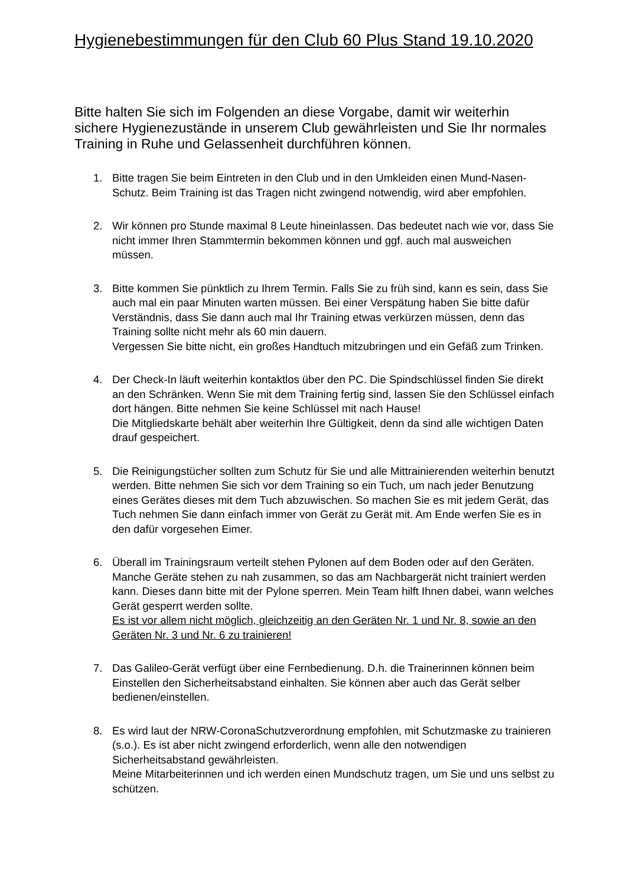Hygienebestimmungen für den Club 60 Plus Stand 19.10.2020
Bitte halten Sie sich im Folgenden an diese Vorgabe, damit wir weiterhin sichere Hygienezustände in unserem Club gewährleisten und Sie Ihr normales Training in Ruhe und Gelassenheit durchführen können.
1. Bitte tragen Sie beim Eintreten in den Club und in den Umkleiden einen Mund-Nasen-Schutz. Beim Training ist das Tragen nicht zwingend notwendig, wird aber empfohlen.
2. Wir können pro Stunde maximal 8 Leute hineinlassen. Das bedeutet nach wie vor, dass Sie nicht immer Ihren Stammtermin bekommen können und ggf. auch mal ausweichen müssen.
3. Bitte kommen Sie pünktlich zu Ihrem Termin. Falls Sie zu früh sind, kann es sein, dass Sie auch mal ein paar Minuten warten müssen. Bei einer Verspätung haben Sie bitte dafür Verständnis, dass Sie dann auch mal Ihr Training etwas verkürzen müssen, denn das Training sollte nicht mehr als 60 min dauern.
Vergessen Sie bitte nicht, ein großes Handtuch mitzubringen und ein Gefäß zum Trinken.
4. Der Check-In läuft weiterhin kontaktlos über den PC. Die Spindschlüssel finden Sie direkt an den Schränken. Wenn Sie mit dem Training fertig sind, lassen Sie den Schlüssel einfach dort hängen. Bitte nehmen Sie keine Schlüssel mit nach Hause!
Die Mitgliedskarte behält aber weiterhin Ihre Gültigkeit, denn da sind alle wichtigen Daten drauf gespeichert.
5. Die Reinigungstücher sollten zum Schutz für Sie und alle Mittrainierenden weiterhin benutzt werden. Bitte nehmen Sie sich vor dem Training so ein Tuch, um nach jeder Benutzung eines Gerätes dieses mit dem Tuch abzuwischen. So machen Sie es mit jedem Gerät, das Tuch nehmen Sie dann einfach immer von Gerät zu Gerät mit. Am Ende werfen Sie es in den dafür vorgesehen Eimer.
6. Überall im Trainingsraum verteilt stehen Pylonen auf dem Boden oder auf den Geräten. Manche Geräte stehen zu nah zusammen, so das am Nachbargerät nicht trainiert werden kann. Dieses dann bitte mit der Pylone sperren. Mein Team hilft Ihnen dabei, wann welches Gerät gesperrt werden sollte.
Es ist vor allem nicht möglich, gleichzeitig an den Geräten Nr. 1 und Nr. 8, sowie an den Geräten Nr. 3 und Nr. 6 zu trainieren!
7. Das Galileo-Gerät verfügt über eine Fernbedienung. D.h. die Trainerinnen können beim Einstellen den Sicherheitsabstand einhalten. Sie können aber auch das Gerät selber bedienen/einstellen.
8. Es wird laut der NRW-CoronaSchutzverordnung empfohlen, mit Schutzmaske zu trainieren (s.o.). Es ist aber nicht zwingend erforderlich, wenn alle den notwendigen Sicherheitsabstand gewährleisten.
Meine Mitarbeiterinnen und ich werden einen Mundschutz tragen, um Sie und uns selbst zu schützen.